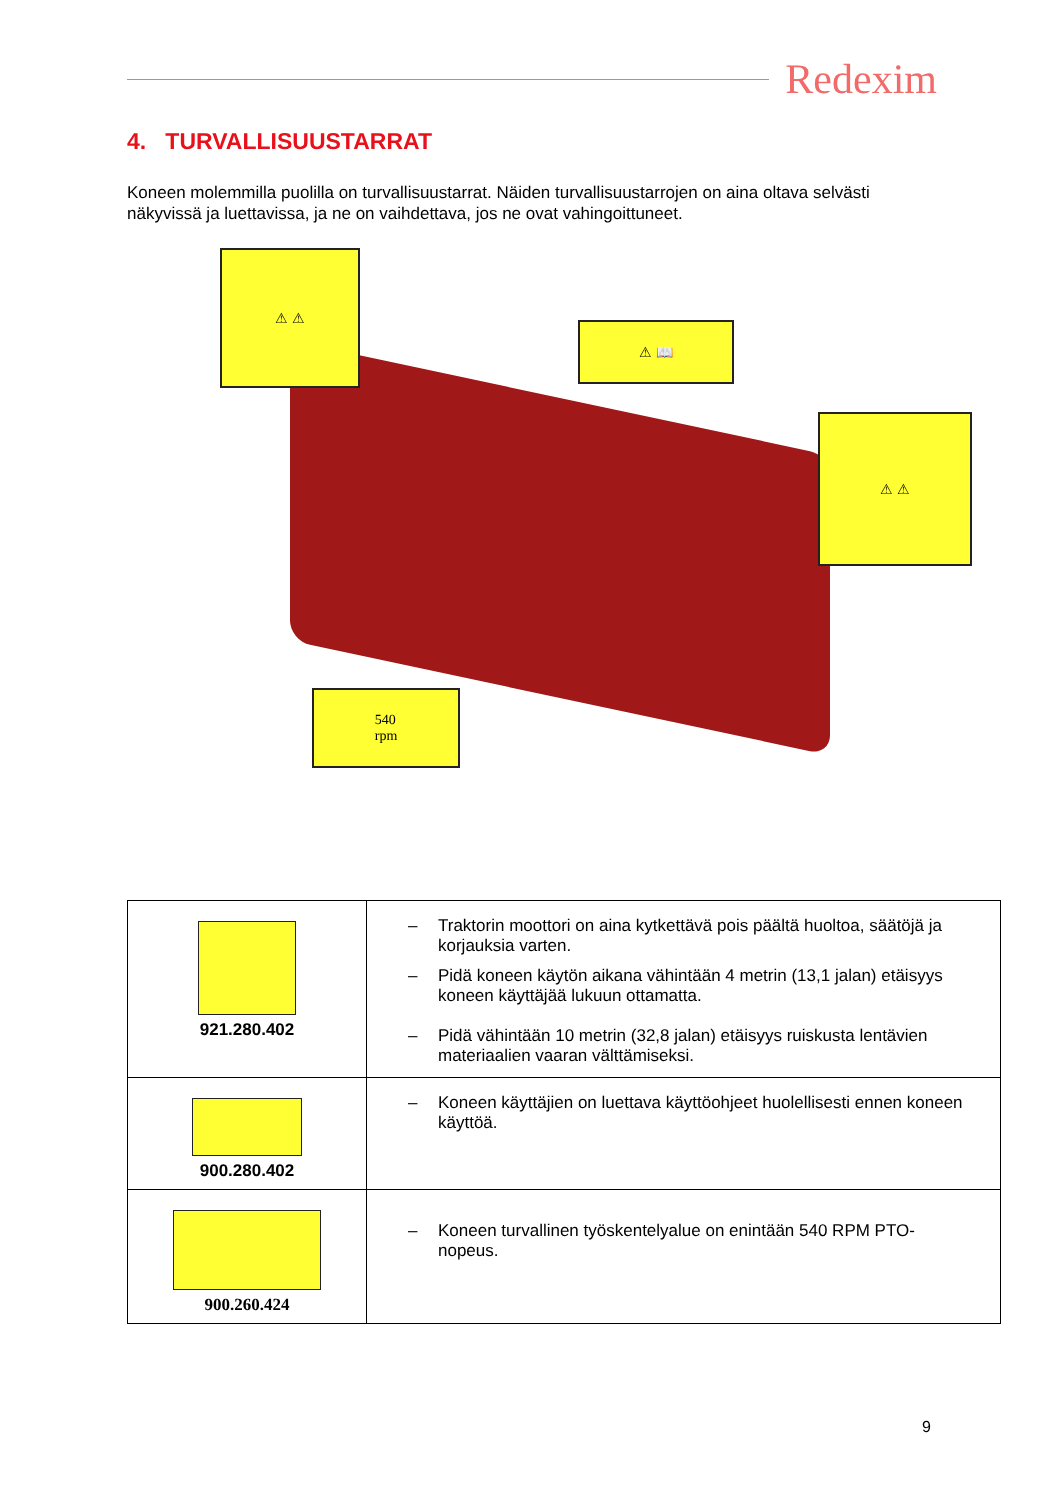Redexim
4. TURVALLISUUSTARRAT
Koneen molemmilla puolilla on turvallisuustarrat. Näiden turvallisuustarrojen on aina oltava selvästi näkyvissä ja luettavissa, ja ne on vaihdettava, jos ne ovat vahingoittuneet.
⚠ ⚠
⚠ 📖
⚠ ⚠
540
rpm
| 921.280.402 | – Traktorin moottori on aina kytkettävä pois päältä huoltoa, säätöjä ja korjauksia varten. – Pidä koneen käytön aikana vähintään 4 metrin (13,1 jalan) etäisyys koneen käyttäjää lukuun ottamatta. – Pidä vähintään 10 metrin (32,8 jalan) etäisyys ruiskusta lentävien materiaalien vaaran välttämiseksi. |
| 900.280.402 | – Koneen käyttäjien on luettava käyttöohjeet huolellisesti ennen koneen käyttöä. |
| 900.260.424 | – Koneen turvallinen työskentelyalue on enintään 540 RPM PTO-nopeus. |
9